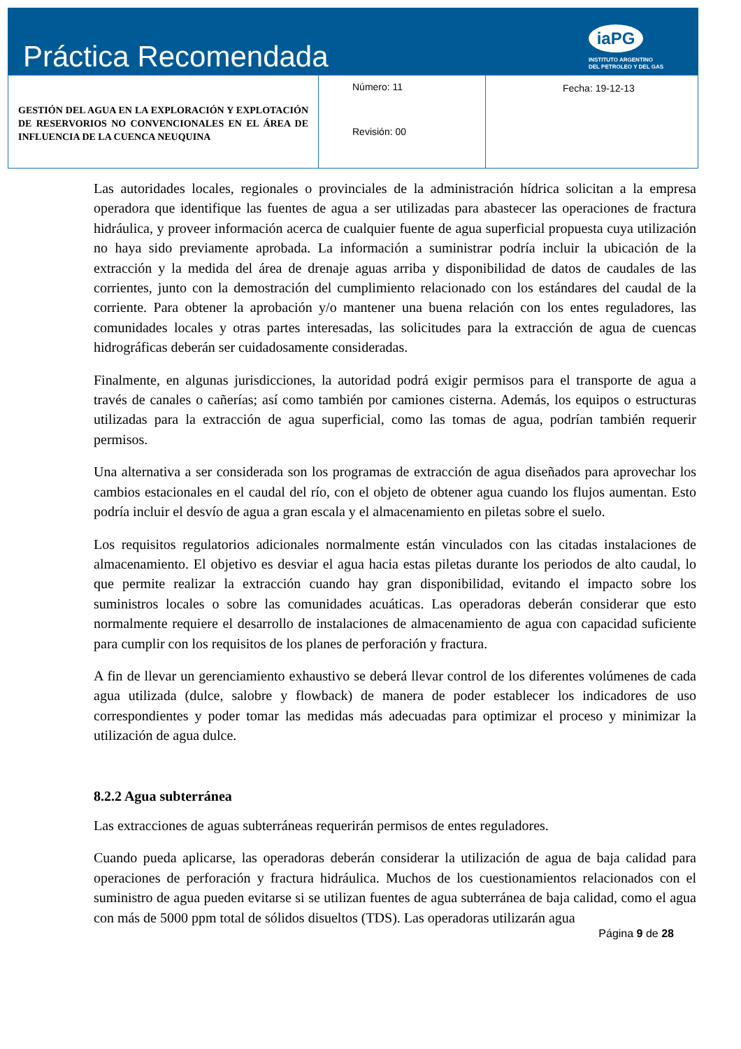Práctica Recomendada
iaPG
INSTITUTO ARGENTINO
DEL PETROLEO Y DEL GAS
| GESTIÓN DEL AGUA EN LA EXPLORACIÓN Y EXPLOTACIÓN DE RESERVORIOS NO CONVENCIONALES EN EL ÁREA DE INFLUENCIA DE LA CUENCA NEUQUINA | Número: 11 Revisión: 00 | Fecha: 19-12-13 |
Las autoridades locales, regionales o provinciales de la administración hídrica solicitan a la empresa operadora que identifique las fuentes de agua a ser utilizadas para abastecer las operaciones de fractura hidráulica, y proveer información acerca de cualquier fuente de agua superficial propuesta cuya utilización no haya sido previamente aprobada. La información a suministrar podría incluir la ubicación de la extracción y la medida del área de drenaje aguas arriba y disponibilidad de datos de caudales de las corrientes, junto con la demostración del cumplimiento relacionado con los estándares del caudal de la corriente. Para obtener la aprobación y/o mantener una buena relación con los entes reguladores, las comunidades locales y otras partes interesadas, las solicitudes para la extracción de agua de cuencas hidrográficas deberán ser cuidadosamente consideradas.
Finalmente, en algunas jurisdicciones, la autoridad podrá exigir permisos para el transporte de agua a través de canales o cañerías; así como también por camiones cisterna. Además, los equipos o estructuras utilizadas para la extracción de agua superficial, como las tomas de agua, podrían también requerir permisos.
Una alternativa a ser considerada son los programas de extracción de agua diseñados para aprovechar los cambios estacionales en el caudal del río, con el objeto de obtener agua cuando los flujos aumentan. Esto podría incluir el desvío de agua a gran escala y el almacenamiento en piletas sobre el suelo.
Los requisitos regulatorios adicionales normalmente están vinculados con las citadas instalaciones de almacenamiento. El objetivo es desviar el agua hacia estas piletas durante los periodos de alto caudal, lo que permite realizar la extracción cuando hay gran disponibilidad, evitando el impacto sobre los suministros locales o sobre las comunidades acuáticas. Las operadoras deberán considerar que esto normalmente requiere el desarrollo de instalaciones de almacenamiento de agua con capacidad suficiente para cumplir con los requisitos de los planes de perforación y fractura.
A fin de llevar un gerenciamiento exhaustivo se deberá llevar control de los diferentes volúmenes de cada agua utilizada (dulce, salobre y flowback) de manera de poder establecer los indicadores de uso correspondientes y poder tomar las medidas más adecuadas para optimizar el proceso y minimizar la utilización de agua dulce.
8.2.2 Agua subterránea
Las extracciones de aguas subterráneas requerirán permisos de entes reguladores.
Cuando pueda aplicarse, las operadoras deberán considerar la utilización de agua de baja calidad para operaciones de perforación y fractura hidráulica. Muchos de los cuestionamientos relacionados con el suministro de agua pueden evitarse si se utilizan fuentes de agua subterránea de baja calidad, como el agua con más de 5000 ppm total de sólidos disueltos (TDS). Las operadoras utilizarán agua
Página 9 de 28